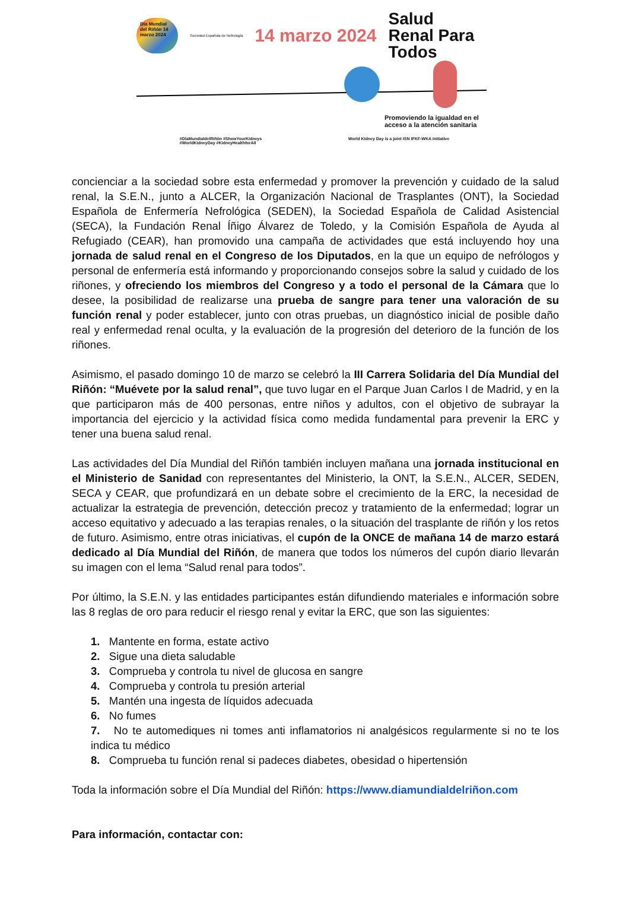Día Mundial del Riñón 14 marzo 2024
Sociedad Española de Nefrología
14 marzo 2024
Salud
Renal Para
Todos
Promoviendo la igualdad en el acceso a la atención sanitaria
#DíaMundialdelRiñón #ShowYourKidneys
#WorldKidneyDay #KidneyHealthforAll World Kidney Day is a joint ISN IFKF-WKA initiative
concienciar a la sociedad sobre esta enfermedad y promover la prevención y cuidado de la salud renal, la S.E.N., junto a ALCER, la Organización Nacional de Trasplantes (ONT), la Sociedad Española de Enfermería Nefrológica (SEDEN), la Sociedad Española de Calidad Asistencial (SECA), la Fundación Renal Íñigo Álvarez de Toledo, y la Comisión Española de Ayuda al Refugiado (CEAR), han promovido una campaña de actividades que está incluyendo hoy una jornada de salud renal en el Congreso de los Diputados, en la que un equipo de nefrólogos y personal de enfermería está informando y proporcionando consejos sobre la salud y cuidado de los riñones, y ofreciendo los miembros del Congreso y a todo el personal de la Cámara que lo desee, la posibilidad de realizarse una prueba de sangre para tener una valoración de su función renal y poder establecer, junto con otras pruebas, un diagnóstico inicial de posible daño real y enfermedad renal oculta, y la evaluación de la progresión del deterioro de la función de los riñones.
Asimismo, el pasado domingo 10 de marzo se celebró la III Carrera Solidaria del Día Mundial del Riñón: “Muévete por la salud renal”, que tuvo lugar en el Parque Juan Carlos I de Madrid, y en la que participaron más de 400 personas, entre niños y adultos, con el objetivo de subrayar la importancia del ejercicio y la actividad física como medida fundamental para prevenir la ERC y tener una buena salud renal.
Las actividades del Día Mundial del Riñón también incluyen mañana una jornada institucional en el Ministerio de Sanidad con representantes del Ministerio, la ONT, la S.E.N., ALCER, SEDEN, SECA y CEAR, que profundizará en un debate sobre el crecimiento de la ERC, la necesidad de actualizar la estrategia de prevención, detección precoz y tratamiento de la enfermedad; lograr un acceso equitativo y adecuado a las terapias renales, o la situación del trasplante de riñón y los retos de futuro. Asimismo, entre otras iniciativas, el cupón de la ONCE de mañana 14 de marzo estará dedicado al Día Mundial del Riñón, de manera que todos los números del cupón diario llevarán su imagen con el lema “Salud renal para todos”.
Por último, la S.E.N. y las entidades participantes están difundiendo materiales e información sobre las 8 reglas de oro para reducir el riesgo renal y evitar la ERC, que son las siguientes:
1. Mantente en forma, estate activo
2. Sigue una dieta saludable
3. Comprueba y controla tu nivel de glucosa en sangre
4. Comprueba y controla tu presión arterial
5. Mantén una ingesta de líquidos adecuada
6. No fumes
7. No te automediques ni tomes anti inflamatorios ni analgésicos regularmente si no te los indica tu médico
8. Comprueba tu función renal si padeces diabetes, obesidad o hipertensión
Toda la información sobre el Día Mundial del Riñón: https://www.diamundialdelriñon.com
Para información, contactar con: